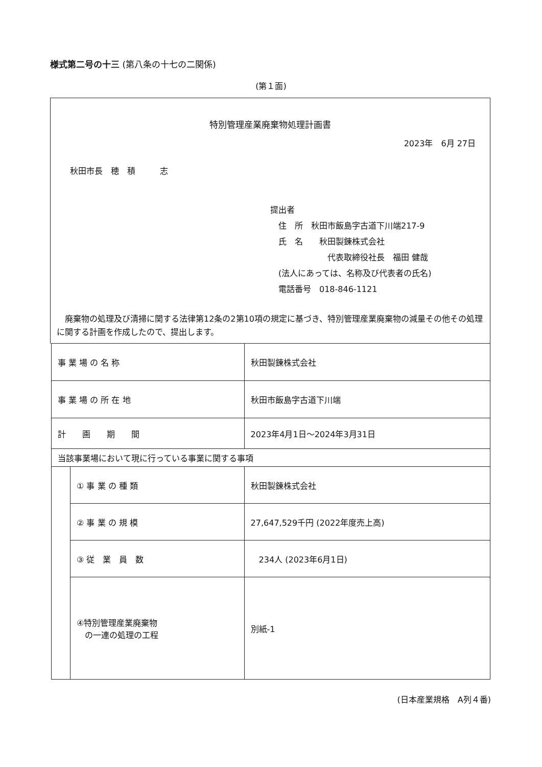様式第二号の十三 (第八条の十七の二関係)
(第１面)
特別管理産業廃棄物処理計画書
2023年　6月 27日
秋田市長　穂　積　　　志
提出者
　住　所　秋田市飯島字古道下川端217-9
　氏　名　　秋田製錬株式会社
　　　　　　　代表取締役社長　福田 健哉
　(法人にあっては、名称及び代表者の氏名)
　電話番号　018-846-1121
廃棄物の処理及び清掃に関する法律第12条の2第10項の規定に基づき、特別管理産業廃棄物の減量その他その処理に関する計画を作成したので、提出します。
| 事 業 場 の 名 称 | | 秋田製錬株式会社 |
| 事 業 場 の 所 在 地 | | 秋田市飯島字古道下川端 |
| 計 画 期 間 | | 2023年4月1日～2024年3月31日 |
| 当該事業場において現に行っている事業に関する事項 | | |
| | ① 事 業 の 種 類 | 秋田製錬株式会社 |
| | ② 事 業 の 規 模 | 27,647,529千円 (2022年度売上高) |
| | ③ 従 業 員 数 | 234人 (2023年6月1日) |
| | ④特別管理産業廃棄物 の一連の処理の工程 | 別紙-1 |
(日本産業規格　A列４番)